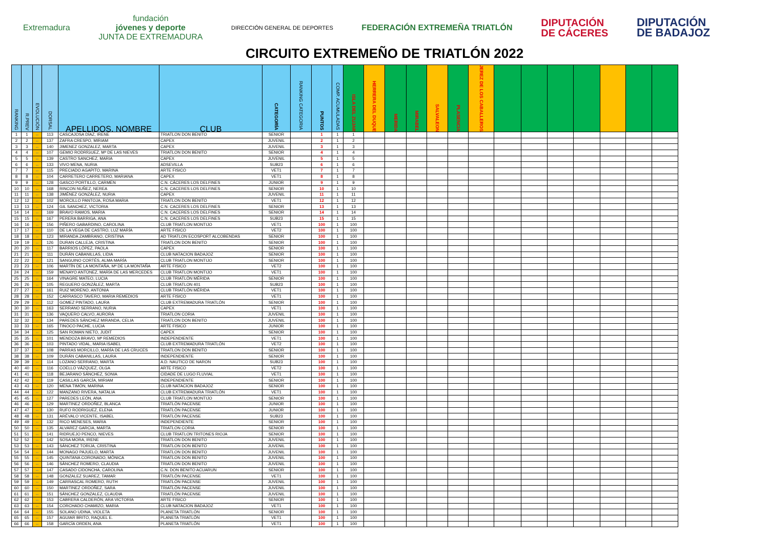Extremadura
fundación
jóvenes y deporte
JUNTA DE EXTREMADURA
DIRECCIÓN GENERAL DE DEPORTES
FEDERACIÓN EXTREMEÑA TRIATLÓN
DIPUTACIÓN
DE CÁCERES
DIPUTACIÓN
DE BADAJOZ
CIRCUITO EXTREMEÑO DE TRIATLÓN 2022
| RANKING | R.PREV | EVOLUCIÓN | DORSAL | APELLIDOS, NOMBRE | CLUB | CATEGORÍA | RANKING CATEGORIA | PUNTOS | COMP. ACUMULADAS | ISLA DEL ZUJAR | HERRERA DEL DUQUE | MERIDA | MIRABEL | SALVALEON | PLASENCIA | JEREZ DE LOS CABALLEROS | | | | | | | |
| --- | --- | --- | --- | --- | --- | --- | --- | --- | --- | --- | --- | --- | --- | --- | --- | --- | --- | --- | --- | --- | --- | --- | --- |
| 1 | 1 | ↔ | 113 | CASCAJOSA DÍAZ, IRENE | TRIATLON DON BENITO | SENIOR | | 1 | 1 | 1 | | | | | | | | | | | | | |
| 2 | 2 | ↔ | 137 | ZAFRA CRESPO, MIRIAM | CAPEX | JUVENIL | | 2 | 1 | 2 | | | | | | | | | | | | | |
| 3 | 3 | ↔ | 140 | JIMENEZ GONZALEZ, MARTA | CAPEX | JUVENIL | | 3 | 1 | 3 | | | | | | | | | | | | | |
| 4 | 4 | ↔ | 107 | GEMIO RODRÍGUEZ, Mª DE LAS NIEVES | TRIATLON DON BENITO | SENIOR | | 4 | 1 | 4 | | | | | | | | | | | | | |
| 5 | 5 | ↔ | 139 | CASTRO SANCHEZ, MARIA | CAPEX | JUVENIL | | 5 | 1 | 5 | | | | | | | | | | | | | |
| 6 | 6 | ↔ | 133 | VIVO MENA, NURIA | ADSEVILLA | SUB23 | | 6 | 1 | 6 | | | | | | | | | | | | | |
| 7 | 7 | ↔ | 115 | PRECIADO AGAPITO, MARINA | ARTE FISICO | VET1 | | 7 | 1 | 7 | | | | | | | | | | | | | |
| 8 | 8 | ↔ | 104 | CARRETERO CARRETERO, MARIANA | CAPEX | VET1 | | 8 | 1 | 8 | | | | | | | | | | | | | |
| 9 | 9 | ↔ | 128 | GASCO PORTILLO, CARMEN | C.N. CÁCERES LOS DELFINES | JUNIOR | | 9 | 1 | 9 | | | | | | | | | | | | | |
| 10 | 10 | ↔ | 168 | RINCON NUÑEZ, NEREA | C.N. CACERES LOS DELFINES | SENIOR | | 10 | 1 | 10 | | | | | | | | | | | | | |
| 11 | 11 | ↔ | 138 | JIMÉNEZ GONZÁLEZ, NURIA | CAPEX | JUVENIL | | 11 | 1 | 11 | | | | | | | | | | | | | |
| 12 | 12 | ↔ | 102 | MORCILLO PANTOJA, ROSA MARIA | TRIATLON DON BENITO | VET1 | | 12 | 1 | 12 | | | | | | | | | | | | | |
| 13 | 13 | ↔ | 124 | GIL SANCHEZ, VICTORIA | C.N. CACERES LOS DELFINES | SENIOR | | 13 | 1 | 13 | | | | | | | | | | | | | |
| 14 | 14 | ↔ | 169 | BRAVO RAMOS, MARIA | C.N. CACERES LOS DELFINES | SENIOR | | 14 | 1 | 14 | | | | | | | | | | | | | |
| 15 | 15 | ↔ | 167 | PERERA BARRIGA, ANA | C.N. CACERES LOS DELFINES | SUB23 | | 15 | 1 | 15 | | | | | | | | | | | | | |
| 16 | 16 | ↔ | 156 | PIÑERO GABARDINO, CAROLINA | CLUB TRIATLON MONTIJO | VET1 | | 100 | 1 | 100 | | | | | | | | | | | | | |
| 17 | 17 | ↔ | 110 | DE LA VEGA DE CASTRO, LUZ MARÍA | ARTE FISICO | VET2 | | 100 | 1 | 100 | | | | | | | | | | | | | |
| 18 | 18 | ↔ | 123 | MIRANDA ZAMBRANO, CRISTINA | AD TRIATLON ECOSPORT ALCOBENDAS | SENIOR | | 100 | 1 | 100 | | | | | | | | | | | | | |
| 19 | 19 | ↔ | 126 | DURAN CALLEJA, CRISTINA | TRIATLON DON BENITO | SENIOR | | 100 | 1 | 100 | | | | | | | | | | | | | |
| 20 | 20 | ↔ | 117 | BARRIOS LÓPEZ, PAOLA | CAPEX | SENIOR | | 100 | 1 | 100 | | | | | | | | | | | | | |
| 21 | 21 | ↔ | 111 | DURÁN CABANILLAS, LIDIA | CLUB NATACION BADAJOZ | SENIOR | | 100 | 1 | 100 | | | | | | | | | | | | | |
| 22 | 22 | ↔ | 121 | SANGUINO CORTÉS, ALMA MARÍA | CLUB TRIATLON MONTIJO | SENIOR | | 100 | 1 | 100 | | | | | | | | | | | | | |
| 23 | 23 | ↔ | 106 | MARTÍN DE LA MONTAÑA, Mª DE LA MONTAÑA | ARTE FISICO | VET2 | | 100 | 1 | 100 | | | | | | | | | | | | | |
| 24 | 24 | ↔ | 159 | MENAYO ANTÚNEZ, MARÍA DE LAS MERCEDES | CLUB TRIATLON MONTIJO | VET1 | | 100 | 1 | 100 | | | | | | | | | | | | | |
| 25 | 25 | ↔ | 164 | VINAGRE MATEO, LUCIA | CLUB TRIATLÓN MÉRIDA | SENIOR | | 100 | 1 | 100 | | | | | | | | | | | | | |
| 26 | 26 | ↔ | 105 | REGUERO GONZÁLEZ, MARTA | CLUB TRIATLON 401 | SUB23 | | 100 | 1 | 100 | | | | | | | | | | | | | |
| 27 | 27 | ↔ | 161 | RUIZ MORENO, ANTONIA | CLUB TRIATLÓN MÉRIDA | VET1 | | 100 | 1 | 100 | | | | | | | | | | | | | |
| 28 | 28 | ↔ | 152 | CARRASCO TAVERO, MARIA REMEDIOS | ARTE FISICO | VET1 | | 100 | 1 | 100 | | | | | | | | | | | | | |
| 29 | 29 | ↔ | 112 | GOMEZ PINTADO, LAURA | CLUB EXTREMADURA TRIATLÓN | SENIOR | | 100 | 1 | 100 | | | | | | | | | | | | | |
| 30 | 30 | ↔ | 163 | SERRANO SERRANO, NURIA | CAPEX | VET1 | | 100 | 1 | 100 | | | | | | | | | | | | | |
| 31 | 31 | ↔ | 136 | VAQUERO CALVO, AURORA | TRIATLON CORIA | JUVENIL | | 100 | 1 | 100 | | | | | | | | | | | | | |
| 32 | 32 | ↔ | 134 | PAREDES SÁNCHEZ MIRANDA, CELIA | TRIATLON DON BENITO | JUVENIL | | 100 | 1 | 100 | | | | | | | | | | | | | |
| 33 | 33 | ↔ | 165 | TINOCO PACHE, LUCIA | ARTE FISICO | JUNIOR | | 100 | 1 | 100 | | | | | | | | | | | | | |
| 34 | 34 | ↔ | 125 | SAN ROMAN NIETO, JUDIT | CAPEX | SENIOR | | 100 | 1 | 100 | | | | | | | | | | | | | |
| 35 | 35 | ↔ | 101 | MENDOZA BRAVO, Mª REMEDIOS | INDEPENDIENTE | VET1 | | 100 | 1 | 100 | | | | | | | | | | | | | |
| 36 | 36 | ↔ | 103 | PINTADO VIDAL, MARIA ISABEL | CLUB EXTREMADURA TRIATLÓN | VET2 | | 100 | 1 | 100 | | | | | | | | | | | | | |
| 37 | 37 | ↔ | 108 | PARRAS MORCILLO, MARÍA DE LAS CRUCES | TRIATLON DON BENITO | SENIOR | | 100 | 1 | 100 | | | | | | | | | | | | | |
| 38 | 38 | ↔ | 109 | DURÁN CABANILLAS, LAURA | INDEPENDIENTE | SENIOR | | 100 | 1 | 100 | | | | | | | | | | | | | |
| 39 | 39 | ↔ | 114 | LOZANO SERRANO, MARTA | A.D. NAUTICO DE NARON | SUB23 | | 100 | 1 | 100 | | | | | | | | | | | | | |
| 40 | 40 | ↔ | 116 | COELLO VÁZQUEZ, OLGA | ARTE FISICO | VET2 | | 100 | 1 | 100 | | | | | | | | | | | | | |
| 41 | 41 | ↔ | 118 | BEJARANO SÁNCHEZ, SONIA | CIDADE DE LUGO FLUVIAL | VET1 | | 100 | 1 | 100 | | | | | | | | | | | | | |
| 42 | 42 | ↔ | 119 | CASILLAS GARCÍA, MIRIAM | INDEPENDIENTE | SENIOR | | 100 | 1 | 100 | | | | | | | | | | | | | |
| 43 | 43 | ↔ | 120 | MENA TIMÓN, MARINA | CLUB NATACION BADAJOZ | SENIOR | | 100 | 1 | 100 | | | | | | | | | | | | | |
| 44 | 44 | ↔ | 122 | MANZANO RIVERA, NATALIA | CLUB EXTREMADURA TRIATLÓN | VET1 | | 100 | 1 | 100 | | | | | | | | | | | | | |
| 45 | 45 | ↔ | 127 | PAREDES LEÓN, ANA | CLUB TRIATLON MONTIJO | SENIOR | | 100 | 1 | 100 | | | | | | | | | | | | | |
| 46 | 46 | ↔ | 129 | MARTINEZ ORDOÑEZ, BLANCA | TRIATLÓN PACENSE | JUNIOR | | 100 | 1 | 100 | | | | | | | | | | | | | |
| 47 | 47 | ↔ | 130 | RUFO RODRIGUEZ, ELENA | TRIATLÓN PACENSE | JUNIOR | | 100 | 1 | 100 | | | | | | | | | | | | | |
| 48 | 48 | ↔ | 131 | ARÉVALO VICENTE, ISABEL | TRIATLÓN PACENSE | SUB23 | | 100 | 1 | 100 | | | | | | | | | | | | | |
| 49 | 49 | ↔ | 132 | RICO MENESES, MARIA | INDEPENDIENTE | SENIOR | | 100 | 1 | 100 | | | | | | | | | | | | | |
| 50 | 50 | ↔ | 135 | ALVAREZ GARCIA, MARTA | TRIATLON CORIA | SENIOR | | 100 | 1 | 100 | | | | | | | | | | | | | |
| 51 | 51 | ↔ | 141 | RIDRUEJO PENCO, NIEVES | CLUB TRIATLON TRITONES RIOJA | SENIOR | | 100 | 1 | 100 | | | | | | | | | | | | | |
| 52 | 52 | ↔ | 142 | SOSA MORA, IRENE | TRIATLON DON BENITO | JUVENIL | | 100 | 1 | 100 | | | | | | | | | | | | | |
| 53 | 53 | ↔ | 143 | SÁNCHEZ TORIJA, CRISTINA | TRIATLON DON BENITO | JUVENIL | | 100 | 1 | 100 | | | | | | | | | | | | | |
| 54 | 54 | ↔ | 144 | MONAGO PAJUELO, MARTA | TRIATLON DON BENITO | JUVENIL | | 100 | 1 | 100 | | | | | | | | | | | | | |
| 55 | 55 | ↔ | 145 | QUINTANA CORONADO, MÓNICA | TRIATLON DON BENITO | JUVENIL | | 100 | 1 | 100 | | | | | | | | | | | | | |
| 56 | 56 | ↔ | 146 | SÁNCHEZ ROMERO, CLAUDIA | TRIATLON DON BENITO | JUVENIL | | 100 | 1 | 100 | | | | | | | | | | | | | |
| 57 | 57 | ↔ | 147 | CASADO CIDONCHA, CAROLINA | C.N. DON BENITO ACUARUN | SENIOR | | 100 | 1 | 100 | | | | | | | | | | | | | |
| 58 | 58 | ↔ | 148 | GONZALEZ SUAREZ, TAMAR | TRIATLÓN PACENSE | VET1 | | 100 | 1 | 100 | | | | | | | | | | | | | |
| 59 | 59 | ↔ | 149 | CARRASCAL ROMERO, RUTH | TRIATLÓN PACENSE | JUVENIL | | 100 | 1 | 100 | | | | | | | | | | | | | |
| 60 | 60 | ↔ | 150 | MARTINEZ ORDOÑEZ, SARA | TRIATLÓN PACENSE | JUVENIL | | 100 | 1 | 100 | | | | | | | | | | | | | |
| 61 | 61 | ↔ | 151 | SÁNCHEZ GONZALEZ, CLAUDIA | TRIATLÓN PACENSE | JUVENIL | | 100 | 1 | 100 | | | | | | | | | | | | | |
| 62 | 62 | ↔ | 153 | CABRERA CALDERÓN, ARA VICTORIA | ARTE FISICO | SENIOR | | 100 | 1 | 100 | | | | | | | | | | | | | |
| 63 | 63 | ↔ | 154 | CORCHADO CHAMIZO, MARIA | CLUB NATACION BADAJOZ | VET1 | | 100 | 1 | 100 | | | | | | | | | | | | | |
| 64 | 64 | ↔ | 155 | SOLANO UDINA, VIOLETA | PLANETA TRIATLÓN | SENIOR | | 100 | 1 | 100 | | | | | | | | | | | | | |
| 65 | 65 | ↔ | 157 | AGUIAR BRITO, RAQUEL E. | PLANETA TRIATLÓN | VET1 | | 100 | 1 | 100 | | | | | | | | | | | | | |
| 66 | 66 | ↔ | 158 | GARCÍA ORDEN, ANA | PLANETA TRIATLÓN | VET1 | | 100 | 1 | 100 | | | | | | | | | | | | | |